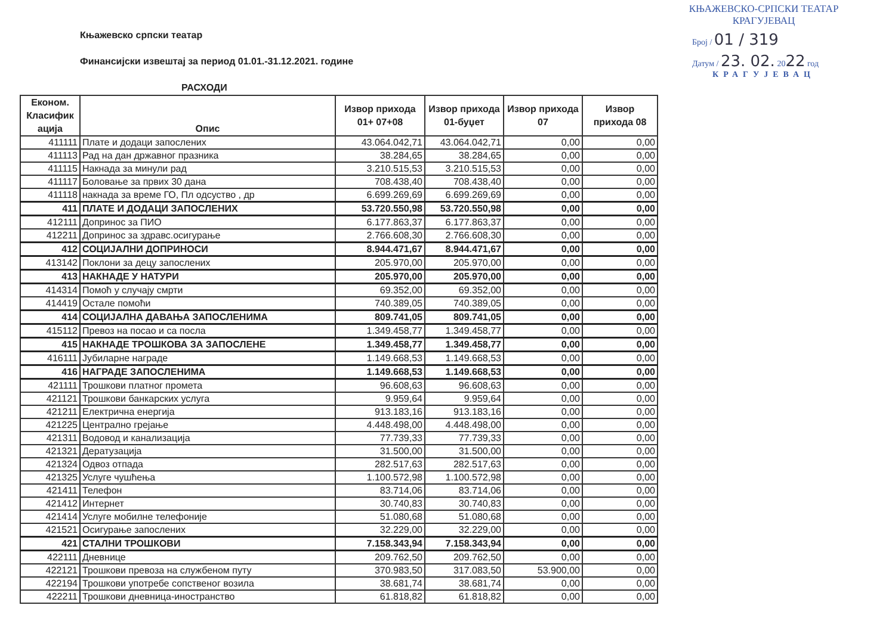КЊАЖЕВСКО-СРПСКИ ТЕАТАР
КРАГУЈЕВАЦ
Број / 01 / 319
Датум / 23. 02. 2022 год
КРАГУЈЕВАЦ
Књажевско српски театар
Финансијски извештај за период 01.01.-31.12.2021. године
РАСХОДИ
| Економ. Класифик ација | Опис | Извор прихода 01+ 07+08 | Извор прихода 01-буџет | Извор прихода 07 | Извор прихода 08 |
| --- | --- | --- | --- | --- | --- |
| 411111 | Плате и додаци запослених | 43.064.042,71 | 43.064.042,71 | 0,00 | 0,00 |
| 411113 | Рад на дан државног празника | 38.284,65 | 38.284,65 | 0,00 | 0,00 |
| 411115 | Накнада за минули рад | 3.210.515,53 | 3.210.515,53 | 0,00 | 0,00 |
| 411117 | Боловање за првих 30 дана | 708.438,40 | 708.438,40 | 0,00 | 0,00 |
| 411118 | накнада за време ГО, Пл одсуство , др | 6.699.269,69 | 6.699.269,69 | 0,00 | 0,00 |
| 411 | ПЛАТЕ И ДОДАЦИ ЗАПОСЛЕНИХ | 53.720.550,98 | 53.720.550,98 | 0,00 | 0,00 |
| 412111 | Допринос за ПИО | 6.177.863,37 | 6.177.863,37 | 0,00 | 0,00 |
| 412211 | Допринос за здравс.осигурање | 2.766.608,30 | 2.766.608,30 | 0,00 | 0,00 |
| 412 | СОЦИЈАЛНИ ДОПРИНОСИ | 8.944.471,67 | 8.944.471,67 | 0,00 | 0,00 |
| 413142 | Поклони за децу запослених | 205.970,00 | 205.970,00 | 0,00 | 0,00 |
| 413 | НАКНАДЕ У НАТУРИ | 205.970,00 | 205.970,00 | 0,00 | 0,00 |
| 414314 | Помоћ у случају смрти | 69.352,00 | 69.352,00 | 0,00 | 0,00 |
| 414419 | Остале помоћи | 740.389,05 | 740.389,05 | 0,00 | 0,00 |
| 414 | СОЦИЈАЛНА ДАВАЊА ЗАПОСЛЕНИМА | 809.741,05 | 809.741,05 | 0,00 | 0,00 |
| 415112 | Превоз на посао и са посла | 1.349.458,77 | 1.349.458,77 | 0,00 | 0,00 |
| 415 | НАКНАДЕ ТРОШКОВА ЗА ЗАПОСЛЕНЕ | 1.349.458,77 | 1.349.458,77 | 0,00 | 0,00 |
| 416111 | Јубиларне награде | 1.149.668,53 | 1.149.668,53 | 0,00 | 0,00 |
| 416 | НАГРАДЕ ЗАПОСЛЕНИМА | 1.149.668,53 | 1.149.668,53 | 0,00 | 0,00 |
| 421111 | Трошкови платног промета | 96.608,63 | 96.608,63 | 0,00 | 0,00 |
| 421121 | Трошкови банкарских услуга | 9.959,64 | 9.959,64 | 0,00 | 0,00 |
| 421211 | Електрична енергија | 913.183,16 | 913.183,16 | 0,00 | 0,00 |
| 421225 | Централно грејање | 4.448.498,00 | 4.448.498,00 | 0,00 | 0,00 |
| 421311 | Водовод и канализација | 77.739,33 | 77.739,33 | 0,00 | 0,00 |
| 421321 | Дератузација | 31.500,00 | 31.500,00 | 0,00 | 0,00 |
| 421324 | Одвоз отпада | 282.517,63 | 282.517,63 | 0,00 | 0,00 |
| 421325 | Услуге чушћења | 1.100.572,98 | 1.100.572,98 | 0,00 | 0,00 |
| 421411 | Телефон | 83.714,06 | 83.714,06 | 0,00 | 0,00 |
| 421412 | Интернет | 30.740,83 | 30.740,83 | 0,00 | 0,00 |
| 421414 | Услуге мобилне телефоније | 51.080,68 | 51.080,68 | 0,00 | 0,00 |
| 421521 | Осигурање запослених | 32.229,00 | 32.229,00 | 0,00 | 0,00 |
| 421 | СТАЛНИ ТРОШКОВИ | 7.158.343,94 | 7.158.343,94 | 0,00 | 0,00 |
| 422111 | Дневнице | 209.762,50 | 209.762,50 | 0,00 | 0,00 |
| 422121 | Трошкови превоза на службеном путу | 370.983,50 | 317.083,50 | 53.900,00 | 0,00 |
| 422194 | Трошкови употребе сопственог возила | 38.681,74 | 38.681,74 | 0,00 | 0,00 |
| 422211 | Трошкови дневница-иностранство | 61.818,82 | 61.818,82 | 0,00 | 0,00 |